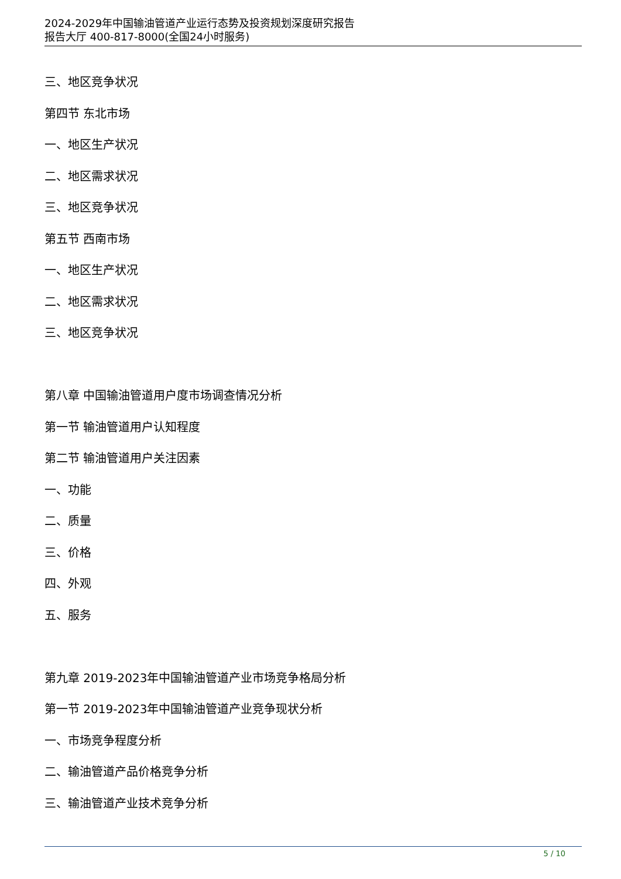2024-2029年中国输油管道产业运行态势及投资规划深度研究报告
报告大厅 400-817-8000(全国24小时服务)
三、地区竞争状况
第四节 东北市场
一、地区生产状况
二、地区需求状况
三、地区竞争状况
第五节 西南市场
一、地区生产状况
二、地区需求状况
三、地区竞争状况
第八章 中国输油管道用户度市场调查情况分析
第一节 输油管道用户认知程度
第二节 输油管道用户关注因素
一、功能
二、质量
三、价格
四、外观
五、服务
第九章 2019-2023年中国输油管道产业市场竞争格局分析
第一节 2019-2023年中国输油管道产业竞争现状分析
一、市场竞争程度分析
二、输油管道产品价格竞争分析
三、输油管道产业技术竞争分析
5 / 10